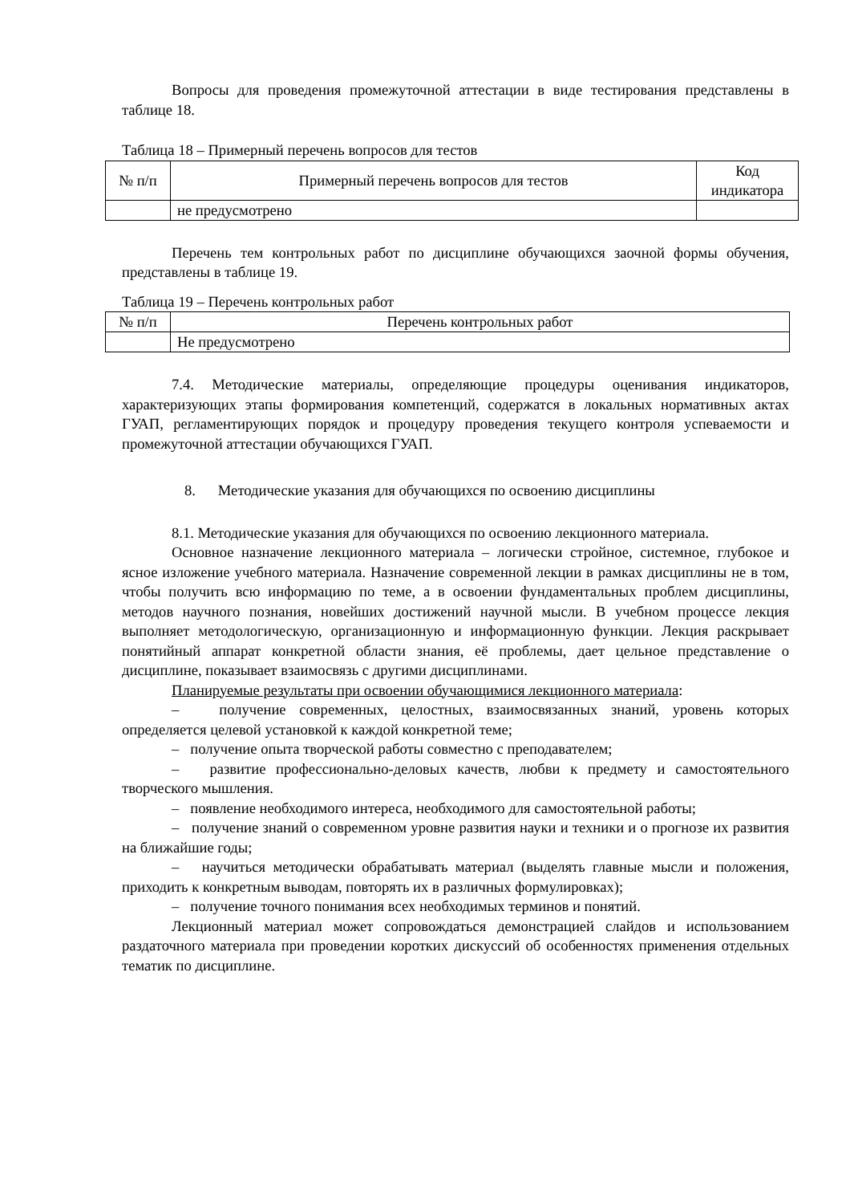Вопросы для проведения промежуточной аттестации в виде тестирования представлены в таблице 18.
Таблица 18 – Примерный перечень вопросов для тестов
| № п/п | Примерный перечень вопросов для тестов | Код индикатора |
| --- | --- | --- |
| | не предусмотрено | |
Перечень тем контрольных работ по дисциплине обучающихся заочной формы обучения, представлены в таблице 19.
Таблица 19 – Перечень контрольных работ
| № п/п | Перечень контрольных работ |
| --- | --- |
| | Не предусмотрено |
7.4. Методические материалы, определяющие процедуры оценивания индикаторов, характеризующих этапы формирования компетенций, содержатся в локальных нормативных актах ГУАП, регламентирующих порядок и процедуру проведения текущего контроля успеваемости и промежуточной аттестации обучающихся ГУАП.
8. Методические указания для обучающихся по освоению дисциплины
8.1. Методические указания для обучающихся по освоению лекционного материала.
Основное назначение лекционного материала – логически стройное, системное, глубокое и ясное изложение учебного материала. Назначение современной лекции в рамках дисциплины не в том, чтобы получить всю информацию по теме, а в освоении фундаментальных проблем дисциплины, методов научного познания, новейших достижений научной мысли. В учебном процессе лекция выполняет методологическую, организационную и информационную функции. Лекция раскрывает понятийный аппарат конкретной области знания, её проблемы, дает цельное представление о дисциплине, показывает взаимосвязь с другими дисциплинами.
Планируемые результаты при освоении обучающимися лекционного материала:
– получение современных, целостных, взаимосвязанных знаний, уровень которых определяется целевой установкой к каждой конкретной теме;
– получение опыта творческой работы совместно с преподавателем;
– развитие профессионально-деловых качеств, любви к предмету и самостоятельного творческого мышления.
– появление необходимого интереса, необходимого для самостоятельной работы;
– получение знаний о современном уровне развития науки и техники и о прогнозе их развития на ближайшие годы;
– научиться методически обрабатывать материал (выделять главные мысли и положения, приходить к конкретным выводам, повторять их в различных формулировках);
– получение точного понимания всех необходимых терминов и понятий.
Лекционный материал может сопровождаться демонстрацией слайдов и использованием раздаточного материала при проведении коротких дискуссий об особенностях применения отдельных тематик по дисциплине.